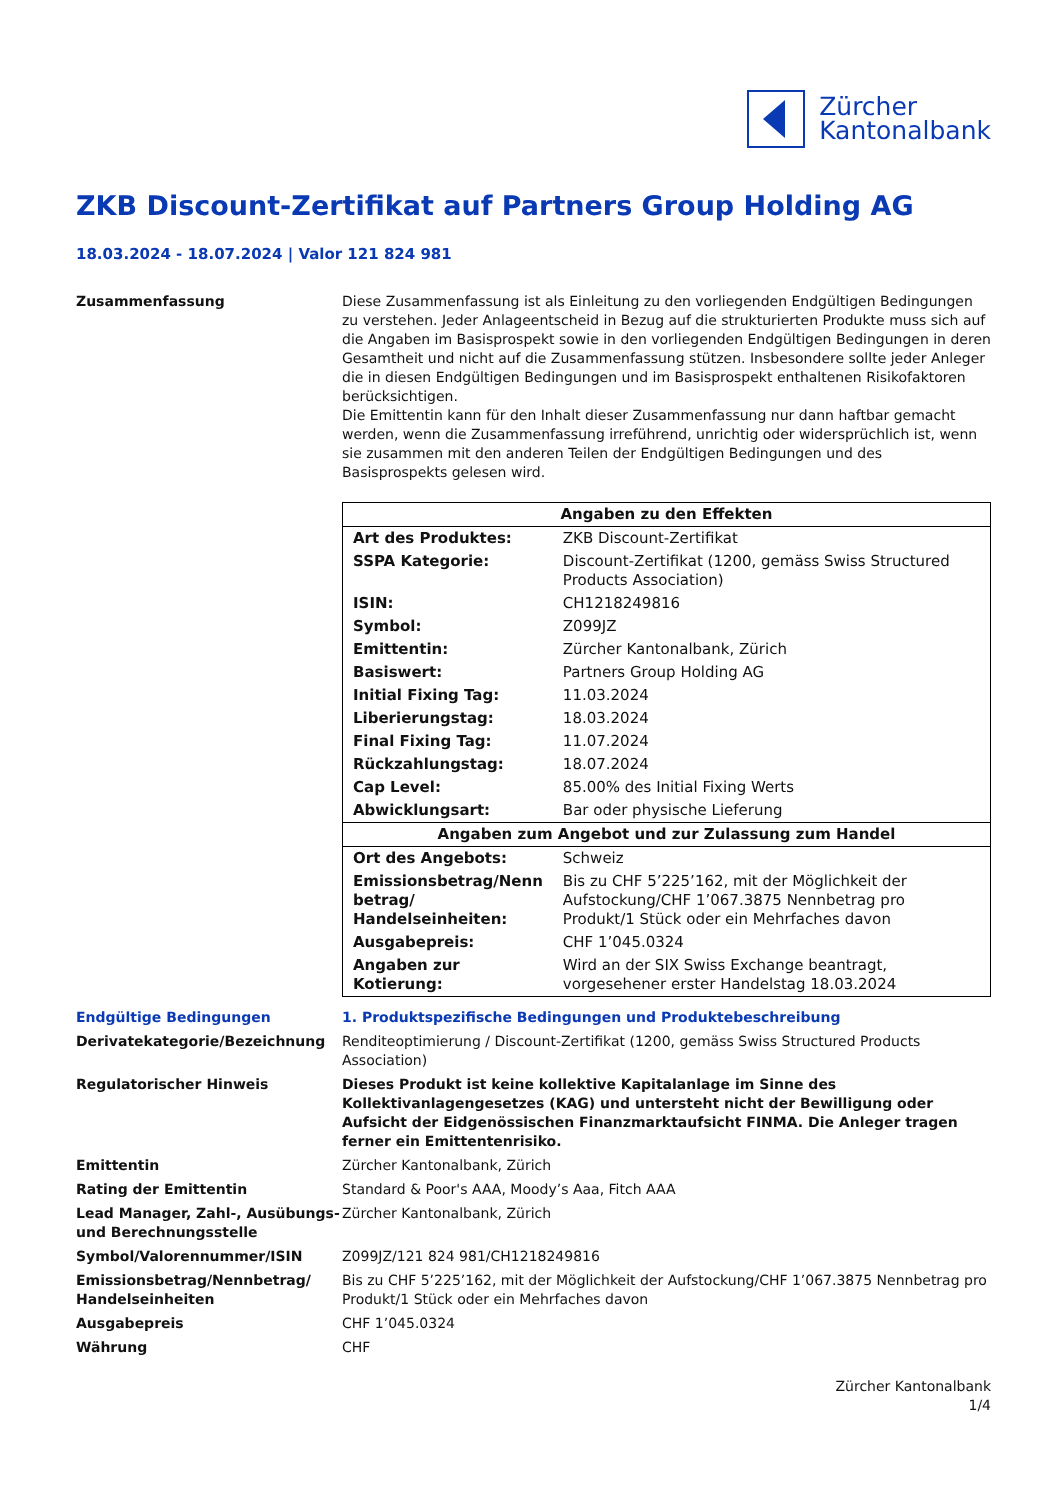Zürcher
Kantonalbank
ZKB Discount-Zertifikat auf Partners Group Holding AG
18.03.2024 - 18.07.2024 | Valor 121 824 981
Zusammenfassung Diese Zusammenfassung ist als Einleitung zu den vorliegenden Endgültigen Bedingungen zu verstehen. Jeder Anlageentscheid in Bezug auf die strukturierten Produkte muss sich auf die Angaben im Basisprospekt sowie in den vorliegenden Endgültigen Bedingungen in deren Gesamtheit und nicht auf die Zusammenfassung stützen. Insbesondere sollte jeder Anleger die in diesen Endgültigen Bedingungen und im Basisprospekt enthaltenen Risikofaktoren berücksichtigen.
Die Emittentin kann für den Inhalt dieser Zusammenfassung nur dann haftbar gemacht werden, wenn die Zusammenfassung irreführend, unrichtig oder widersprüchlich ist, wenn sie zusammen mit den anderen Teilen der Endgültigen Bedingungen und des Basisprospekts gelesen wird.
| Angaben zu den Effekten | |
| --- | --- |
| Art des Produktes: | ZKB Discount-Zertifikat |
| SSPA Kategorie: | Discount-Zertifikat (1200, gemäss Swiss Structured Products Association) |
| ISIN: | CH1218249816 |
| Symbol: | Z099JZ |
| Emittentin: | Zürcher Kantonalbank, Zürich |
| Basiswert: | Partners Group Holding AG |
| Initial Fixing Tag: | 11.03.2024 |
| Liberierungstag: | 18.03.2024 |
| Final Fixing Tag: | 11.07.2024 |
| Rückzahlungstag: | 18.07.2024 |
| Cap Level: | 85.00% des Initial Fixing Werts |
| Abwicklungsart: | Bar oder physische Lieferung |
| Angaben zum Angebot und zur Zulassung zum Handel | |
| Ort des Angebots: | Schweiz |
| Emissionsbetrag/Nenn betrag/ Handelseinheiten: | Bis zu CHF 5’225’162, mit der Möglichkeit der Aufstockung/CHF 1’067.3875 Nennbetrag pro Produkt/1 Stück oder ein Mehrfaches davon |
| Ausgabepreis: | CHF 1’045.0324 |
| Angaben zur Kotierung: | Wird an der SIX Swiss Exchange beantragt, vorgesehener erster Handelstag 18.03.2024 |
Endgültige Bedingungen 1. Produktspezifische Bedingungen und Produktebeschreibung
Derivatekategorie/Bezeichnung Renditeoptimierung / Discount-Zertifikat (1200, gemäss Swiss Structured Products Association)
Regulatorischer Hinweis Dieses Produkt ist keine kollektive Kapitalanlage im Sinne des Kollektivanlagengesetzes (KAG) und untersteht nicht der Bewilligung oder Aufsicht der Eidgenössischen Finanzmarktaufsicht FINMA. Die Anleger tragen ferner ein Emittentenrisiko.
Emittentin Zürcher Kantonalbank, Zürich
Rating der Emittentin Standard & Poor's AAA, Moody’s Aaa, Fitch AAA
Lead Manager, Zahl-, Ausübungs- und Berechnungsstelle
Zürcher Kantonalbank, Zürich
Symbol/Valorennummer/ISIN Z099JZ/121 824 981/CH1218249816
Emissionsbetrag/Nennbetrag/ Handelseinheiten
Bis zu CHF 5’225’162, mit der Möglichkeit der Aufstockung/CHF 1’067.3875 Nennbetrag pro Produkt/1 Stück oder ein Mehrfaches davon
Ausgabepreis CHF 1’045.0324
Währung CHF
Zürcher Kantonalbank
1/4